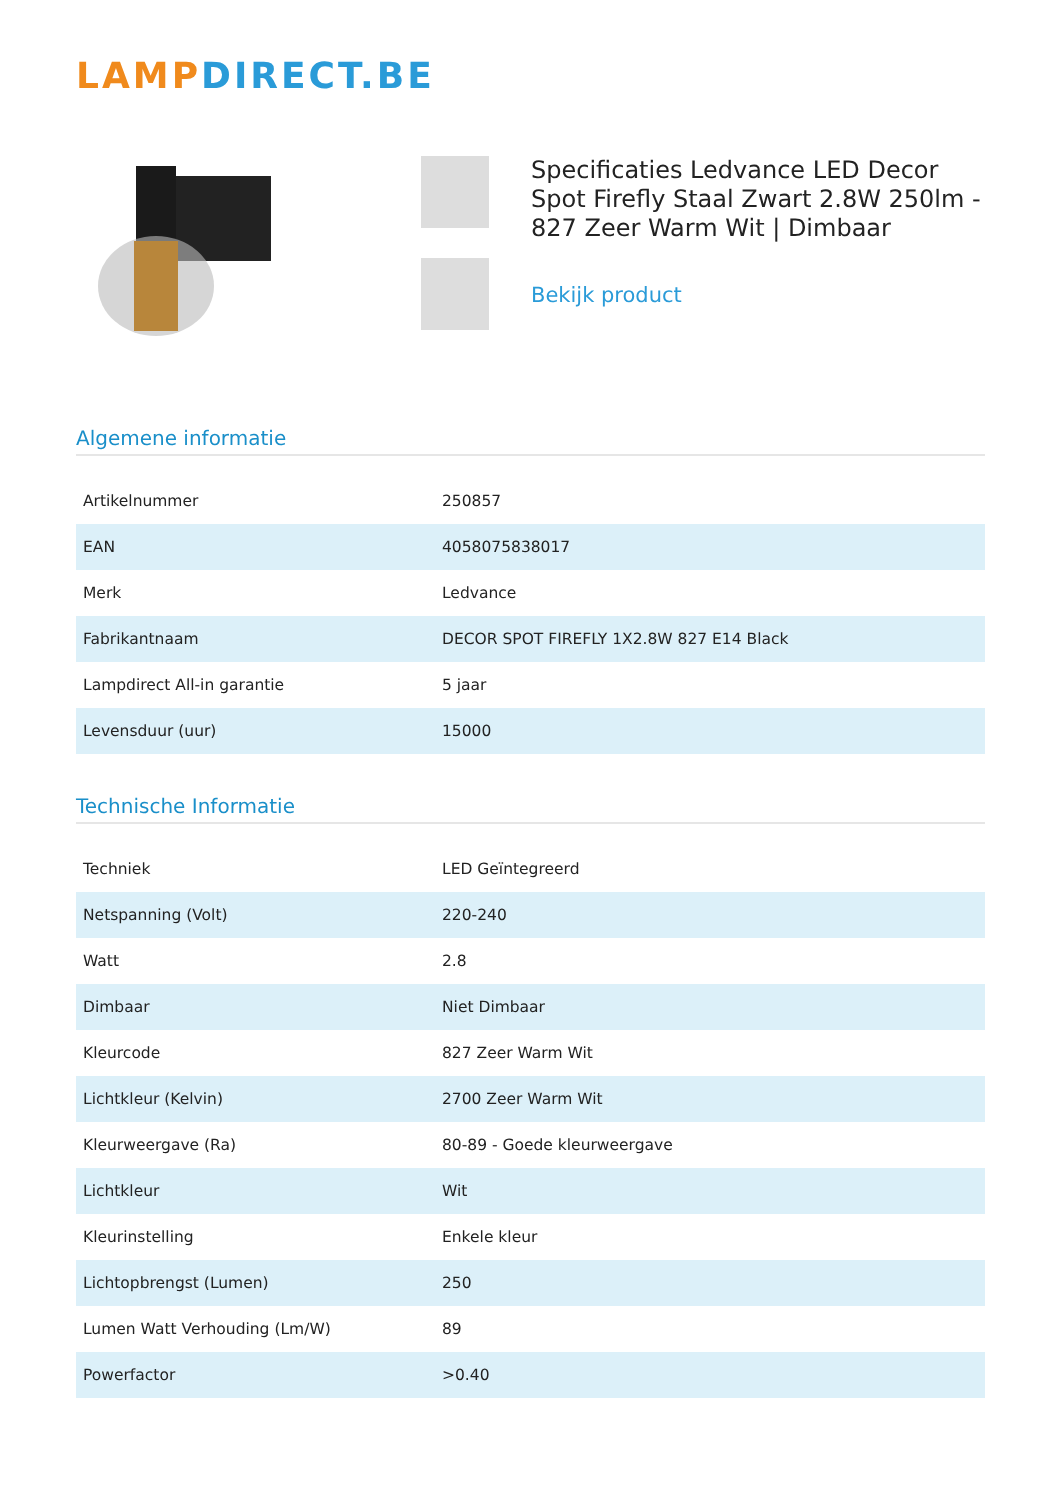LAMP DIRECT.BE
Specificaties Ledvance LED Decor Spot Firefly Staal Zwart 2.8W 250lm - 827 Zeer Warm Wit | Dimbaar
Bekijk product
Algemene informatie
| Artikelnummer | 250857 |
| EAN | 4058075838017 |
| Merk | Ledvance |
| Fabrikantnaam | DECOR SPOT FIREFLY 1X2.8W 827 E14 Black |
| Lampdirect All-in garantie | 5 jaar |
| Levensduur (uur) | 15000 |
Technische Informatie
| Techniek | LED Geïntegreerd |
| Netspanning (Volt) | 220-240 |
| Watt | 2.8 |
| Dimbaar | Niet Dimbaar |
| Kleurcode | 827 Zeer Warm Wit |
| Lichtkleur (Kelvin) | 2700 Zeer Warm Wit |
| Kleurweergave (Ra) | 80-89 - Goede kleurweergave |
| Lichtkleur | Wit |
| Kleurinstelling | Enkele kleur |
| Lichtopbrengst (Lumen) | 250 |
| Lumen Watt Verhouding (Lm/W) | 89 |
| Powerfactor | >0.40 |